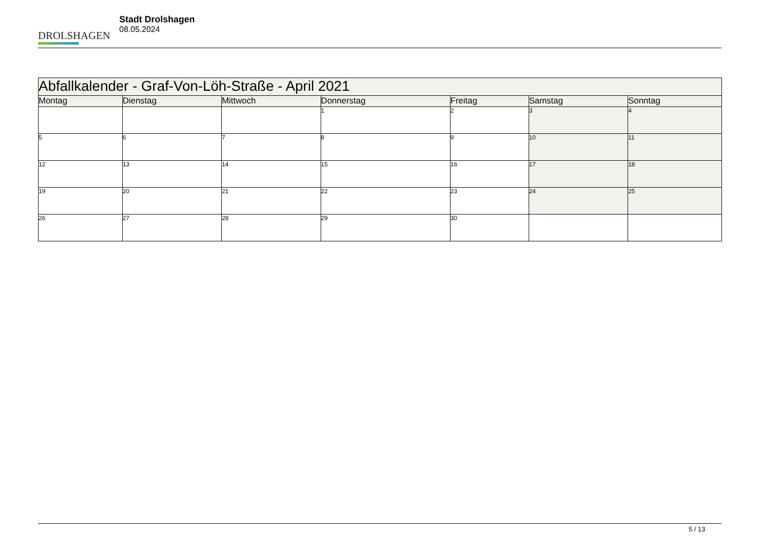DROLSHAGEN
Stadt Drolshagen
08.05.2024
| Abfallkalender - Graf-Von-Löh-Straße - April 2021 | | | | | | |
| --- | --- | --- | --- | --- | --- | --- |
| Montag | Dienstag | Mittwoch | Donnerstag | Freitag | Samstag | Sonntag |
| | | | 1 | 2 | 3 | 4 |
| 5 | 6 | 7 | 8 | 9 | 10 | 11 |
| 12 | 13 | 14 | 15 | 16 | 17 | 18 |
| 19 | 20 | 21 | 22 | 23 | 24 | 25 |
| 26 | 27 | 28 | 29 | 30 | | |
5 / 13